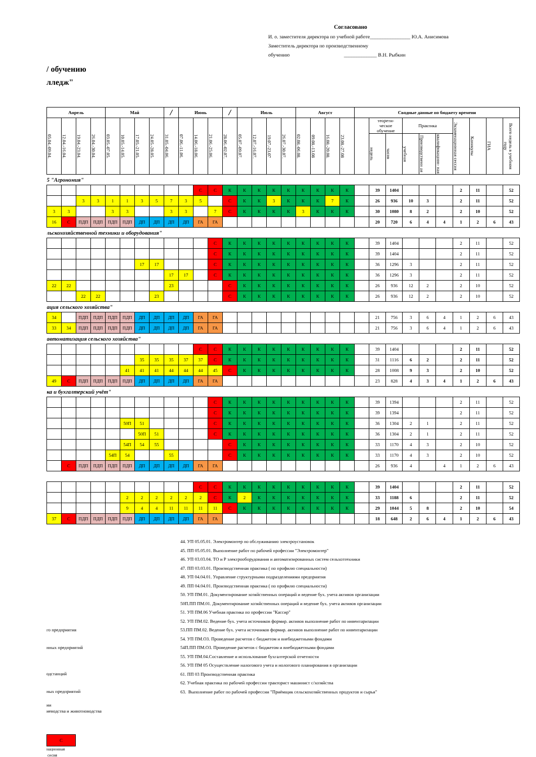Согласовано
И. о. заместителя директора по учебной работе________________ Ю.А. Анисимова
Заместитель директора по производственному
обучению _____________ В.Н. Рыбкин
/ обучению
лледж"
| Апрель | | | | Май | | | | ╱ | Июнь | | | ╱ | Июль | | | | Август | | | | Сводные данные по бюджету времени | | | | | | | | | |
| --- | --- | --- | --- | --- | --- | --- | --- | --- | --- | --- | --- | --- | --- | --- | --- | --- | --- | --- | --- | --- | --- | --- | --- | --- | --- | --- | --- | --- | --- | --- |
| 05.04.-09.04. | 12.04.-16.04. | 19.04.-23.04. | 26.04.-30.04. | 03.05.-07.05. | 10.05.-14.05. | 17.05.-21.05. | 24.05.-28.05. | 31.05.-04.06. | 07.06.-11.06. | 14.06.-18.06. | 21.06.-25.06. | 28.06.-02.07. | 05.07.-09.07. | 12.07.-16.07. | 19.07.-23.07 | 26.07.-30.07. | 02.08.-06.08. | 09.08.-13.08 | 16.08.-20.08. | 23.08.-27.08 | | теорети- ческое обучение | | Практика | | | Экзаменационная сессия | Каникулы | ГИА | Всего недель в учебном году |
| | | | | | | | | | | | | | | | | | | | | | | недель | часов | учебная | Производственн ая | квалификацион- ная | | | | |
| 5 "Агрономия" | | | | | | | | | | | | | | | | | | | | | | | | | | | | | | |
| | | | | | | | | | | С | С | К | К | К | К | К | К | К | К | К | | 39 | 1404 | | | | 2 | 11 | | 52 |
| | | 3 | 3 | 1 | 1 | 3 | 5 | 7 | 3 | 5 | | С | К | К | 3 | К | К | К | 7 | К | | 26 | 936 | 10 | 3 | | 2 | 11 | | 52 |
| 3 | 3 | | | 3 | 3 | | | 3 | 3 | | 7 | С | К | К | К | К | 3 | К | К | К | | 30 | 1080 | 8 | 2 | | 2 | 10 | | 52 |
| 16 | С | ПДП | ПДП | ПДП | ПДП | ДП | ДП | ДП | ДП | ГА | ГА | | | | | | | | | | | 20 | 720 | 6 | 4 | 4 | 1 | 2 | 6 | 43 |
| льскохозяйственной техники и оборудования" | | | | | | | | | | | | | | | | | | | | | | | | | | | | | | |
| | | | | | | | | | | | С | К | К | К | К | К | К | К | К | К | | 39 | 1404 | | | | 2 | 11 | | 52 |
| | | | | | | | | | | | С | К | К | К | К | К | К | К | К | К | | 39 | 1404 | | | | 2 | 11 | | 52 |
| | | | | | | 17 | 17 | | | | С | К | К | К | К | К | К | К | К | К | | 36 | 1296 | 3 | | | 2 | 11 | | 52 |
| | | | | | | | | 17 | 17 | | С | К | К | К | К | К | К | К | К | К | | 36 | 1296 | 3 | | | 2 | 11 | | 52 |
| 22 | 22 | | | | | | | 23 | | | | С | К | К | К | К | К | К | К | К | | 26 | 936 | 12 | 2 | | 2 | 10 | | 52 |
| | | 22 | 22 | | | | 23 | | | | | С | К | К | К | К | К | К | К | К | | 26 | 936 | 12 | 2 | | 2 | 10 | | 52 |
| ация сельского хозяйства" | | | | | | | | | | | | | | | | | | | | | | | | | | | | | | |
| 34 | | ПДП | ПДП | ПДП | ПДП | ДП | ДП | ДП | ДП | ГА | ГА | | | | | | | | | | | 21 | 756 | 3 | 6 | 4 | 1 | 2 | 6 | 43 |
| 33 | 34 | ПДП | ПДП | ПДП | ПДП | ДП | ДП | ДП | ДП | ГА | ГА | | | | | | | | | | | 21 | 756 | 3 | 6 | 4 | 1 | 2 | 6 | 43 |
| автоматизация сельского хозяйства" | | | | | | | | | | | | | | | | | | | | | | | | | | | | | | |
| | | | | | | | | | | С | С | К | К | К | К | К | К | К | К | К | | 39 | 1404 | | | | 2 | 11 | | 52 |
| | | | | | | 35 | 35 | 35 | 37 | 37 | С | К | К | К | К | К | К | К | К | К | | 31 | 1116 | 6 | 2 | | 2 | 11 | | 52 |
| | | | | | 41 | 41 | 41 | 44 | 44 | 44 | 45 | С | К | К | К | К | К | К | К | К | | 28 | 1008 | 9 | 3 | | 2 | 10 | | 52 |
| 49 | С | ПДП | ПДП | ПДП | ПДП | ДП | ДП | ДП | ДП | ГА | ГА | | | | | | | | | | | 23 | 828 | 4 | 3 | 4 | 1 | 2 | 6 | 43 |
| ка и бухгалтерский учёт" | | | | | | | | | | | | | | | | | | | | | | | | | | | | | | |
| | | | | | | | | | | | С | К | К | К | К | К | К | К | К | К | | 39 | 1394 | | | | 2 | 11 | | 52 |
| | | | | | | | | | | | С | К | К | К | К | К | К | К | К | К | | 39 | 1394 | | | | 2 | 11 | | 52 |
| | | | | | 50П | 51 | | | | | С | К | К | К | К | К | К | К | К | К | | 36 | 1304 | 2 | 1 | | 2 | 11 | | 52 |
| | | | | | | 50П | 51 | | | | С | К | К | К | К | К | К | К | К | К | | 36 | 1304 | 2 | 1 | | 2 | 11 | | 52 |
| | | | | | 54П | 54 | 55 | | | | | С | К | К | К | К | К | К | К | К | | 33 | 1170 | 4 | 3 | | 2 | 10 | | 52 |
| | | | | 54П | 54 | | | 55 | | | | С | К | К | К | К | К | К | К | К | | 33 | 1170 | 4 | 3 | | 2 | 10 | | 52 |
| | С | ПДП | ПДП | ПДП | ПДП | ДП | ДП | ДП | ДП | ГА | ГА | | | | | | | | | | | 26 | 936 | 4 | | 4 | 1 | 2 | 6 | 43 |
| | | | | | | | | | | С | С | К | К | К | К | К | К | К | К | К | | 39 | 1404 | | | | 2 | 11 | | 52 |
| | | | | | 2 | 2 | 2 | 2 | 2 | 2 | С | К | 2 | К | К | К | К | К | К | К | | 33 | 1188 | 6 | | | 2 | 11 | | 52 |
| | | | | | 9 | 4 | 4 | 11 | 11 | 11 | 11 | С | К | К | К | К | К | К | К | К | | 29 | 1044 | 5 | 8 | | 2 | 10 | | 54 |
| 37 | С | ПДП | ПДП | ПДП | ПДП | ДП | ДП | ДП | ДП | ГА | ГА | | | | | | | | | | | 18 | 648 | 2 | 6 | 4 | 1 | 2 | 6 | 43 |
го предприятия
нных предприятий
одстанций
ных предприятий
ии
иеводства и животноводства
44. УП 05.05.01. Электромонтер по обслуживанию электроустановок
45. ПП 05.05.01. Выполнение работ по рабочей профессии "Электромонтер"
46. УП 03.03.04. ТО и Р электрооборудования и автоматизированных систем сельхозтехники
47. ПП 03.03.01. Производственная практика ( по профилю специальности)
48. УП 04.04.01. Управление структурными подразделениями предприятия
49. ПП 04.04.01. Производственная практика ( по профилю специальности)
50. УП ПМ.01. Документирование хозяйственных операций и ведение бух. учета активов организации
50П.ПП ПМ.01. Документирование хозяйственных операций и ведение бух. учета активов организации
51. УП ПМ.06 Учебная практика по профессии "Кассир"
52. УП ПМ.02. Ведение бух. учета источников формир. активов выполнение работ по инвентаризации
53.ПП ПМ.02. Ведение бух. учета источников формир. активов выполнение работ по инвентаризации
54. УП ПМ.ОЗ. Проведение расчетов с бюджетом и внебюджетными фондами
54П.ПП ПМ.ОЗ. Проведение расчетов с бюджетом и внебюджетными фондами
55. УП ПМ.04.Составление и использование бухгалтерской отчетности
56. УП ПМ 05 Осуществление налогового учета и нологового планирования в организации
61. ПП 03 Производственная практика
62. Учебная практика по рабочей профессии тракторист машинист с/хозяйства
63. Выполнение работ по рабочей профессии "Приёмщик сельскохозяйственных продуктов и сырья"
С
национная
сесия